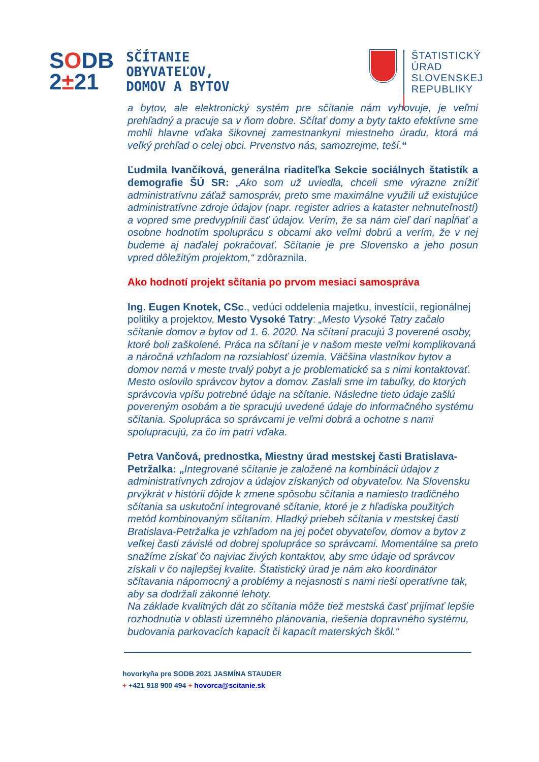SODB
2±21
SČÍTANIE
OBYVATEĽOV,
DOMOV A BYTOV
ŠTATISTICKÝ
ÚRAD
SLOVENSKEJ
REPUBLIKY
a bytov, ale elektronický systém pre sčítanie nám vyhovuje, je veľmi prehľadný a pracuje sa v ňom dobre. Sčítať domy a byty takto efektívne sme mohli hlavne vďaka šikovnej zamestnankyni miestneho úradu, ktorá má veľký prehľad o celej obci. Prvenstvo nás, samozrejme, teší.“
Ľudmila Ivančíková, generálna riaditeľka Sekcie sociálnych štatistík a demografie ŠÚ SR: „Ako som už uviedla, chceli sme výrazne znížiť administratívnu záťaž samospráv, preto sme maximálne využili už existujúce administratívne zdroje údajov (napr. register adries a kataster nehnuteľností) a vopred sme predvyplnili časť údajov. Verím, že sa nám cieľ darí napĺňať a osobne hodnotím spoluprácu s obcami ako veľmi dobrú a verím, že v nej budeme aj naďalej pokračovať. Sčítanie je pre Slovensko a jeho posun vpred dôležitým projektom,“ zdôraznila.
Ako hodnotí projekt sčítania po prvom mesiaci samospráva
Ing. Eugen Knotek, CSc., vedúci oddelenia majetku, investícií, regionálnej politiky a projektov, Mesto Vysoké Tatry: „Mesto Vysoké Tatry začalo sčítanie domov a bytov od 1. 6. 2020. Na sčítaní pracujú 3 poverené osoby, ktoré boli zaškolené. Práca na sčítaní je v našom meste veľmi komplikovaná a náročná vzhľadom na rozsiahlosť územia. Väčšina vlastníkov bytov a domov nemá v meste trvalý pobyt a je problematické sa s nimi kontaktovať. Mesto oslovilo správcov bytov a domov. Zaslali sme im tabuľky, do ktorých správcovia vpíšu potrebné údaje na sčítanie. Následne tieto údaje zašlú povereným osobám a tie spracujú uvedené údaje do informačného systému sčítania. Spolupráca so správcami je veľmi dobrá a ochotne s nami spolupracujú, za čo im patrí vďaka.
Petra Vančová, prednostka, Miestny úrad mestskej časti Bratislava-Petržalka: „Integrované sčítanie je založené na kombinácii údajov z administratívnych zdrojov a údajov získaných od obyvateľov. Na Slovensku prvýkrát v histórii dôjde k zmene spôsobu sčítania a namiesto tradičného sčítania sa uskutoční integrované sčítanie, ktoré je z hľadiska použitých metód kombinovaným sčítaním. Hladký priebeh sčítania v mestskej časti Bratislava-Petržalka je vzhľadom na jej počet obyvateľov, domov a bytov z veľkej časti závislé od dobrej spolupráce so správcami. Momentálne sa preto snažíme získať čo najviac živých kontaktov, aby sme údaje od správcov získali v čo najlepšej kvalite. Štatistický úrad je nám ako koordinátor sčítavania nápomocný a problémy a nejasnosti s nami rieši operatívne tak, aby sa dodržali zákonné lehoty.
Na základe kvalitných dát zo sčítania môže tiež mestská časť prijímať lepšie rozhodnutia v oblasti územného plánovania, riešenia dopravného systému, budovania parkovacích kapacít či kapacít materských škôl.“
hovorkyňa pre SODB 2021 JASMÍNA STAUDER
+ +421 918 900 494 + hovorca@scitanie.sk